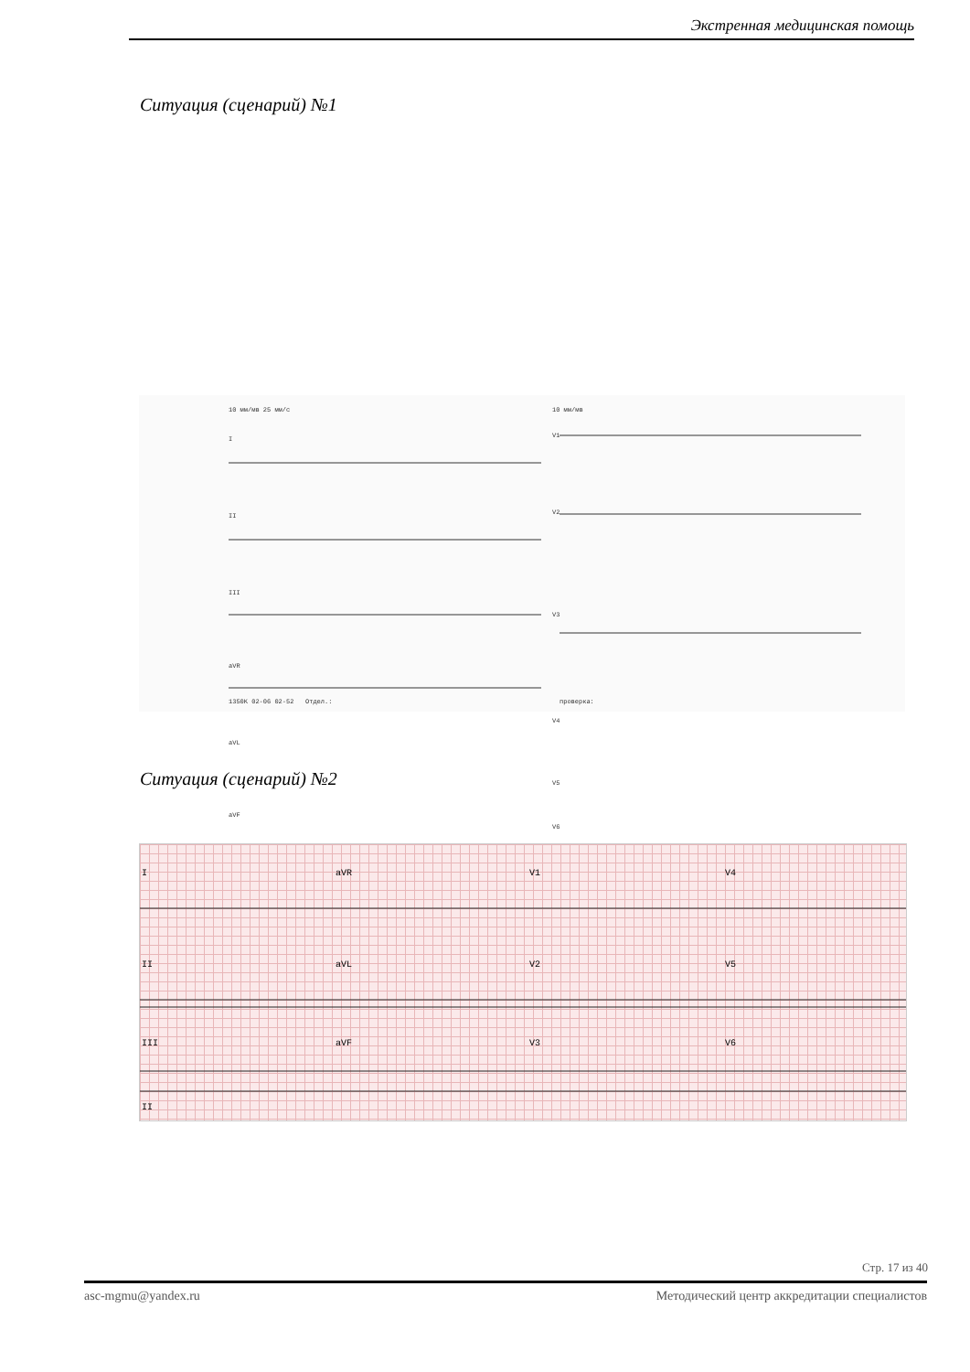Экстренная медицинская помощь
Ситуация (сценарий) №1
10 мм/мв 25 мм/с 10 мм/мв
I
II
III
aVR
aVL
aVF
V1
V2
V3
V4
V5
V6
1350K 02-06 02-52 Отдел.: проверка:
Ситуация (сценарий) №2
I aVR V1 V4
II aVL V2 V5
III aVF V3 V6
II
Стр. 17 из 40
asc-mgmu@yandex.ru Методический центр аккредитации специалистов